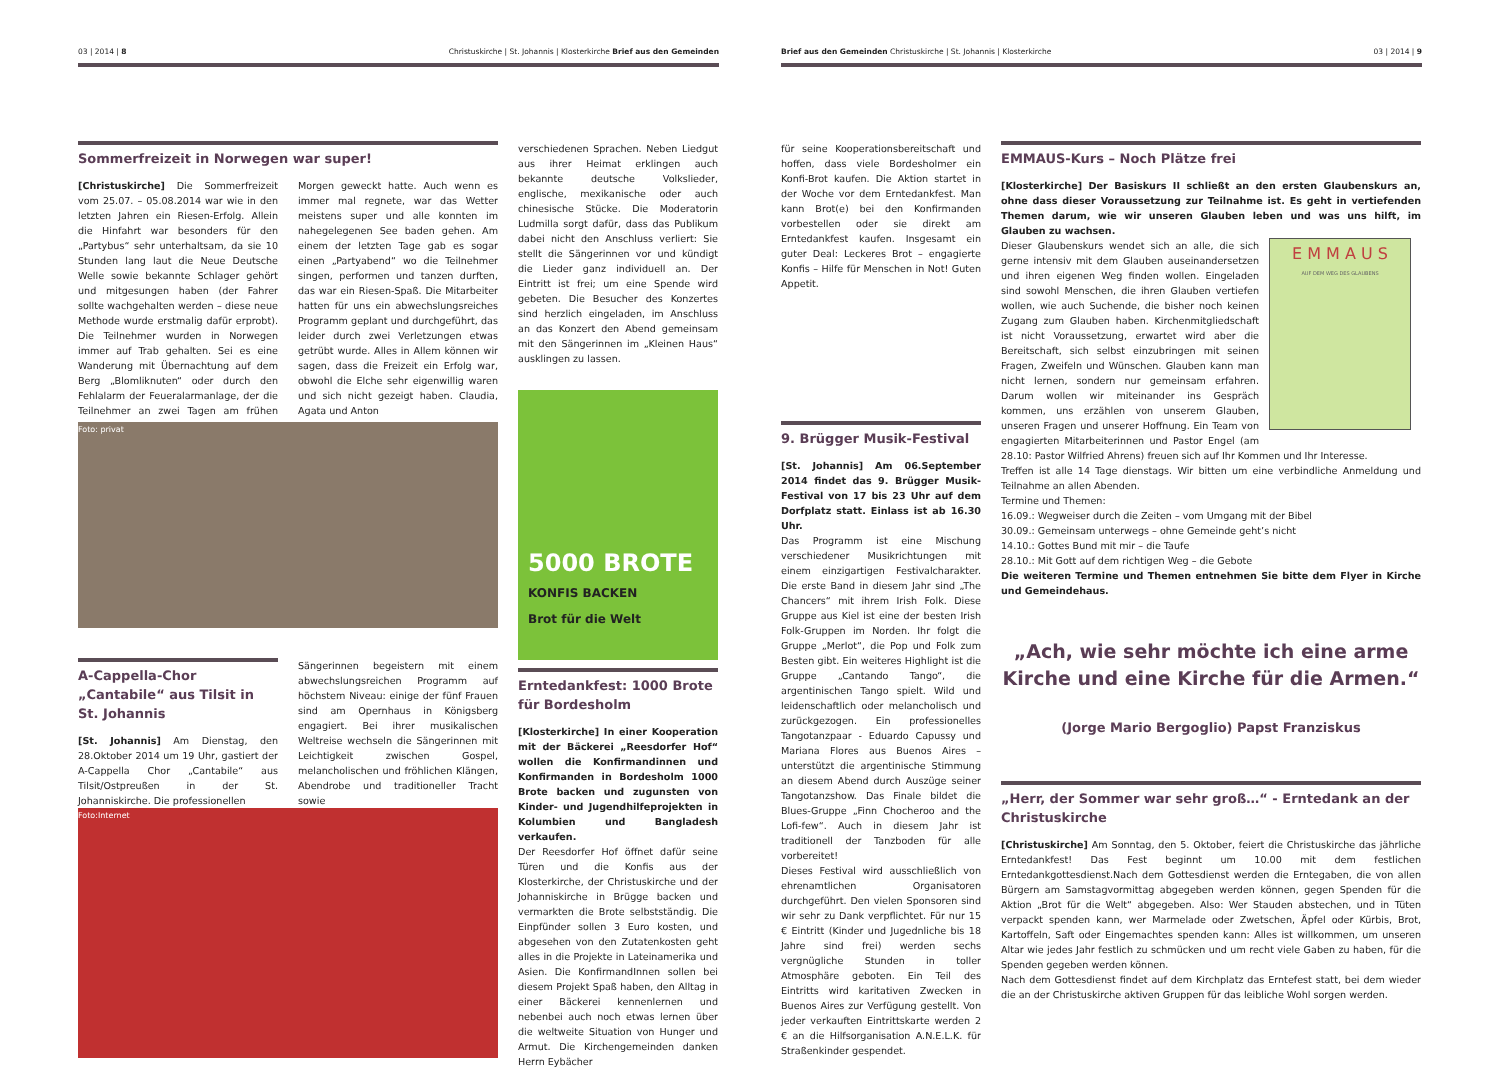03 | 2014 | 8 Christuskirche | St. Johannis | Klosterkirche Brief aus den Gemeinden
Sommerfreizeit in Norwegen war super!
[Christuskirche] Die Sommerfreizeit vom 25.07. – 05.08.2014 war wie in den letzten Jahren ein Riesen-Erfolg. Allein die Hinfahrt war besonders für den „Partybus“ sehr unterhaltsam, da sie 10 Stunden lang laut die Neue Deutsche Welle sowie bekannte Schlager gehört und mitgesungen haben (der Fahrer sollte wachgehalten werden – diese neue Methode wurde erstmalig dafür erprobt). Die Teilnehmer wurden in Norwegen immer auf Trab gehalten. Sei es eine Wanderung mit Übernachtung auf dem Berg „Blomliknuten“ oder durch den Fehlalarm der Feueralarmanlage, der die Teilnehmer an zwei Tagen am frühen Morgen geweckt hatte. Auch wenn es immer mal regnete, war das Wetter meistens super und alle konnten im nahegelegenen See baden gehen. Am einem der letzten Tage gab es sogar einen „Partyabend“ wo die Teilnehmer singen, performen und tanzen durften, das war ein Riesen-Spaß. Die Mitarbeiter hatten für uns ein abwechslungsreiches Programm geplant und durchgeführt, das leider durch zwei Verletzungen etwas getrübt wurde. Alles in Allem können wir sagen, dass die Freizeit ein Erfolg war, obwohl die Elche sehr eigenwillig waren und sich nicht gezeigt haben. Claudia, Agata und Anton
Foto: privat
A-Cappella-Chor „Cantabile“ aus Tilsit in St. Johannis
[St. Johannis] Am Dienstag, den 28.Oktober 2014 um 19 Uhr, gastiert der A-Cappella Chor „Cantabile“ aus Tilsit/Ostpreußen in der St. Johanniskirche. Die professionellen
Sängerinnen begeistern mit einem abwechslungsreichen Programm auf höchstem Niveau: einige der fünf Frauen sind am Opernhaus in Königsberg engagiert. Bei ihrer musikalischen Weltreise wechseln die Sängerinnen mit Leichtigkeit zwischen Gospel, melancholischen und fröhlichen Klängen, Abendrobe und traditioneller Tracht sowie
Foto:Internet
verschiedenen Sprachen. Neben Liedgut aus ihrer Heimat erklingen auch bekannte deutsche Volkslieder, englische, mexikanische oder auch chinesische Stücke. Die Moderatorin Ludmilla sorgt dafür, dass das Publikum dabei nicht den Anschluss verliert: Sie stellt die Sängerinnen vor und kündigt die Lieder ganz individuell an. Der Eintritt ist frei; um eine Spende wird gebeten. Die Besucher des Konzertes sind herzlich eingeladen, im Anschluss an das Konzert den Abend gemeinsam mit den Sängerinnen im „Kleinen Haus“ ausklingen zu lassen.
5000 BROTE
KONFIS BACKEN
Brot für die Welt
Erntedankfest: 1000 Brote für Bordesholm
[Klosterkirche] In einer Kooperation mit der Bäckerei „Reesdorfer Hof“ wollen die Konfirmandinnen und Konfirmanden in Bordesholm 1000 Brote backen und zugunsten von Kinder- und Jugendhilfeprojekten in Kolumbien und Bangladesh verkaufen.
Der Reesdorfer Hof öffnet dafür seine Türen und die Konfis aus der Klosterkirche, der Christuskirche und der Johanniskirche in Brügge backen und vermarkten die Brote selbstständig. Die Einpfünder sollen 3 Euro kosten, und abgesehen von den Zutatenkosten geht alles in die Projekte in Lateinamerika und Asien. Die KonfirmandInnen sollen bei diesem Projekt Spaß haben, den Alltag in einer Bäckerei kennenlernen und nebenbei auch noch etwas lernen über die weltweite Situation von Hunger und Armut. Die Kirchengemeinden danken Herrn Eybächer
Brief aus den Gemeinden Christuskirche | St. Johannis | Klosterkirche 03 | 2014 | 9
für seine Kooperationsbereitschaft und hoffen, dass viele Bordesholmer ein Konfi-Brot kaufen. Die Aktion startet in der Woche vor dem Erntedankfest. Man kann Brot(e) bei den Konfirmanden vorbestellen oder sie direkt am Erntedankfest kaufen. Insgesamt ein guter Deal: Leckeres Brot – engagierte Konfis – Hilfe für Menschen in Not! Guten Appetit.
9. Brügger Musik-Festival
[St. Johannis] Am 06.September 2014 findet das 9. Brügger Musik-Festival von 17 bis 23 Uhr auf dem Dorfplatz statt. Einlass ist ab 16.30 Uhr.
Das Programm ist eine Mischung verschiedener Musikrichtungen mit einem einzigartigen Festivalcharakter. Die erste Band in diesem Jahr sind „The Chancers“ mit ihrem Irish Folk. Diese Gruppe aus Kiel ist eine der besten Irish Folk-Gruppen im Norden. Ihr folgt die Gruppe „Merlot“, die Pop und Folk zum Besten gibt. Ein weiteres Highlight ist die Gruppe „Cantando Tango“, die argentinischen Tango spielt. Wild und leidenschaftlich oder melancholisch und zurückgezogen. Ein professionelles Tangotanzpaar - Eduardo Capussy und Mariana Flores aus Buenos Aires – unterstützt die argentinische Stimmung an diesem Abend durch Auszüge seiner Tangotanzshow. Das Finale bildet die Blues-Gruppe „Finn Chocheroo and the Lofi-few“. Auch in diesem Jahr ist traditionell der Tanzboden für alle vorbereitet!
Dieses Festival wird ausschließlich von ehrenamtlichen Organisatoren durchgeführt. Den vielen Sponsoren sind wir sehr zu Dank verpflichtet. Für nur 15 € Eintritt (Kinder und Jugednliche bis 18 Jahre sind frei) werden sechs vergnügliche Stunden in toller Atmosphäre geboten. Ein Teil des Eintritts wird karitativen Zwecken in Buenos Aires zur Verfügung gestellt. Von jeder verkauften Eintrittskarte werden 2 € an die Hilfsorganisation A.N.E.L.K. für Straßenkinder gespendet.
EMMAUS-Kurs – Noch Plätze frei
[Klosterkirche] Der Basiskurs II schließt an den ersten Glaubenskurs an, ohne dass dieser Voraussetzung zur Teilnahme ist. Es geht in vertiefenden Themen darum, wie wir unseren Glauben leben und was uns hilft, im Glauben zu wachsen.
E M M A U S
AUF DEM WEG DES GLAUBENS
Dieser Glaubenskurs wendet sich an alle, die sich gerne intensiv mit dem Glauben auseinandersetzen und ihren eigenen Weg finden wollen. Eingeladen sind sowohl Menschen, die ihren Glauben vertiefen wollen, wie auch Suchende, die bisher noch keinen Zugang zum Glauben haben. Kirchenmitgliedschaft ist nicht Voraussetzung, erwartet wird aber die Bereitschaft, sich selbst einzubringen mit seinen Fragen, Zweifeln und Wünschen. Glauben kann man nicht lernen, sondern nur gemeinsam erfahren. Darum wollen wir miteinander ins Gespräch kommen, uns erzählen von unserem Glauben, unseren Fragen und unserer Hoffnung. Ein Team von engagierten Mitarbeiterinnen und Pastor Engel (am 28.10: Pastor Wilfried Ahrens) freuen sich auf Ihr Kommen und Ihr Interesse.
Treffen ist alle 14 Tage dienstags. Wir bitten um eine verbindliche Anmeldung und Teilnahme an allen Abenden.
Termine und Themen:
16.09.: Wegweiser durch die Zeiten – vom Umgang mit der Bibel
30.09.: Gemeinsam unterwegs – ohne Gemeinde geht’s nicht
14.10.: Gottes Bund mit mir – die Taufe
28.10.: Mit Gott auf dem richtigen Weg – die Gebote
Die weiteren Termine und Themen entnehmen Sie bitte dem Flyer in Kirche und Gemeindehaus.
„Ach, wie sehr möchte ich eine arme Kirche und eine Kirche für die Armen.“
(Jorge Mario Bergoglio) Papst Franziskus
„Herr, der Sommer war sehr groß…“ - Erntedank an der Christuskirche
[Christuskirche] Am Sonntag, den 5. Oktober, feiert die Christuskirche das jährliche Erntedankfest! Das Fest beginnt um 10.00 mit dem festlichen Erntedankgottesdienst.Nach dem Gottesdienst werden die Erntegaben, die von allen Bürgern am Samstagvormittag abgegeben werden können, gegen Spenden für die Aktion „Brot für die Welt“ abgegeben. Also: Wer Stauden abstechen, und in Tüten verpackt spenden kann, wer Marmelade oder Zwetschen, Äpfel oder Kürbis, Brot, Kartoffeln, Saft oder Eingemachtes spenden kann: Alles ist willkommen, um unseren Altar wie jedes Jahr festlich zu schmücken und um recht viele Gaben zu haben, für die Spenden gegeben werden können.
Nach dem Gottesdienst findet auf dem Kirchplatz das Erntefest statt, bei dem wieder die an der Christuskirche aktiven Gruppen für das leibliche Wohl sorgen werden.